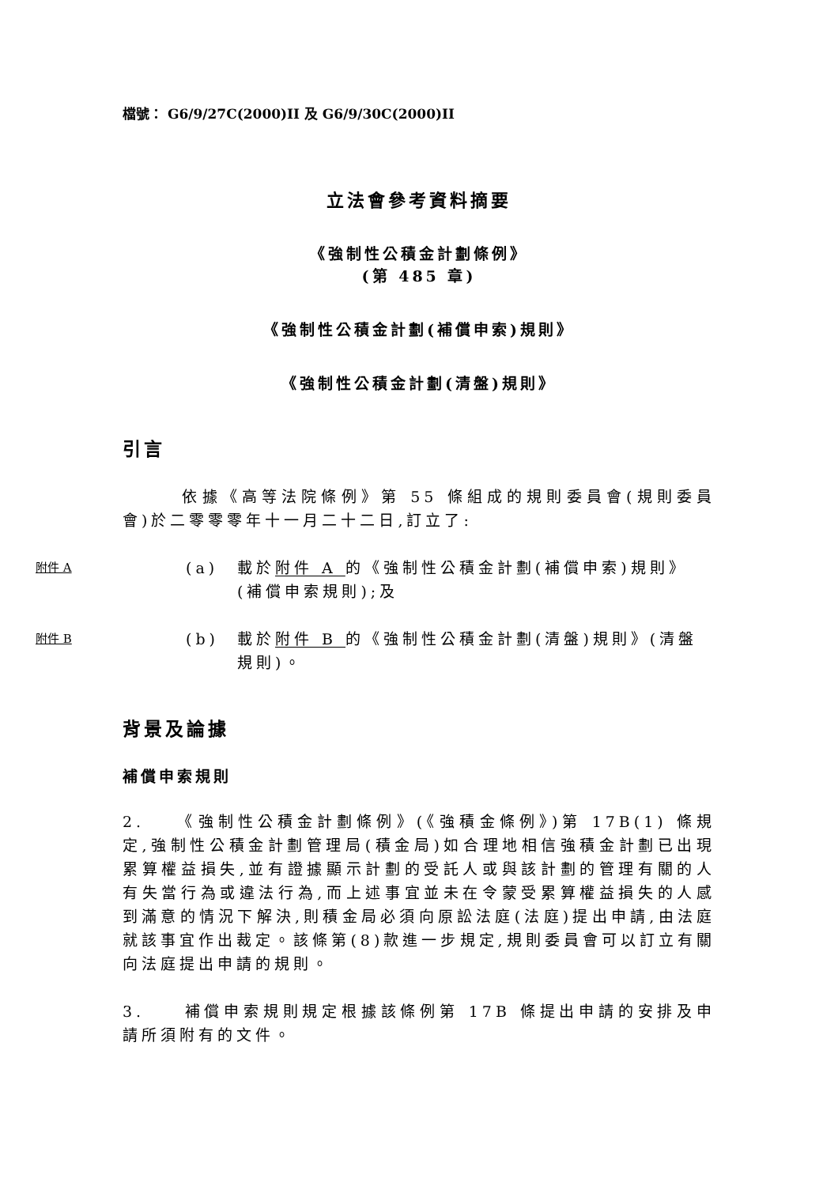檔號： G6/9/27C(2000)II 及 G6/9/30C(2000)II
立法會參考資料摘要
《強制性公積金計劃條例》
(第 485 章)
《強制性公積金計劃(補償申索)規則》
《強制性公積金計劃(清盤)規則》
引言
　　　依據《高等法院條例》第 55 條組成的規則委員會(規則委員會)於二零零零年十一月二十二日,訂立了:
附件 A
(a) 載於附件 A 的《強制性公積金計劃(補償申索)規則》(補償申索規則);及
附件 B
(b) 載於附件 B 的《強制性公積金計劃(清盤)規則》(清盤規則)。
背景及論據
補償申索規則
2.　　《強制性公積金計劃條例》(《強積金條例》)第 17B(1) 條規定,強制性公積金計劃管理局(積金局)如合理地相信強積金計劃已出現累算權益損失,並有證據顯示計劃的受託人或與該計劃的管理有關的人有失當行為或違法行為,而上述事宜並未在令蒙受累算權益損失的人感到滿意的情況下解決,則積金局必須向原訟法庭(法庭)提出申請,由法庭就該事宜作出裁定。該條第(8)款進一步規定,規則委員會可以訂立有關向法庭提出申請的規則。
3.　　補償申索規則規定根據該條例第 17B 條提出申請的安排及申請所須附有的文件。